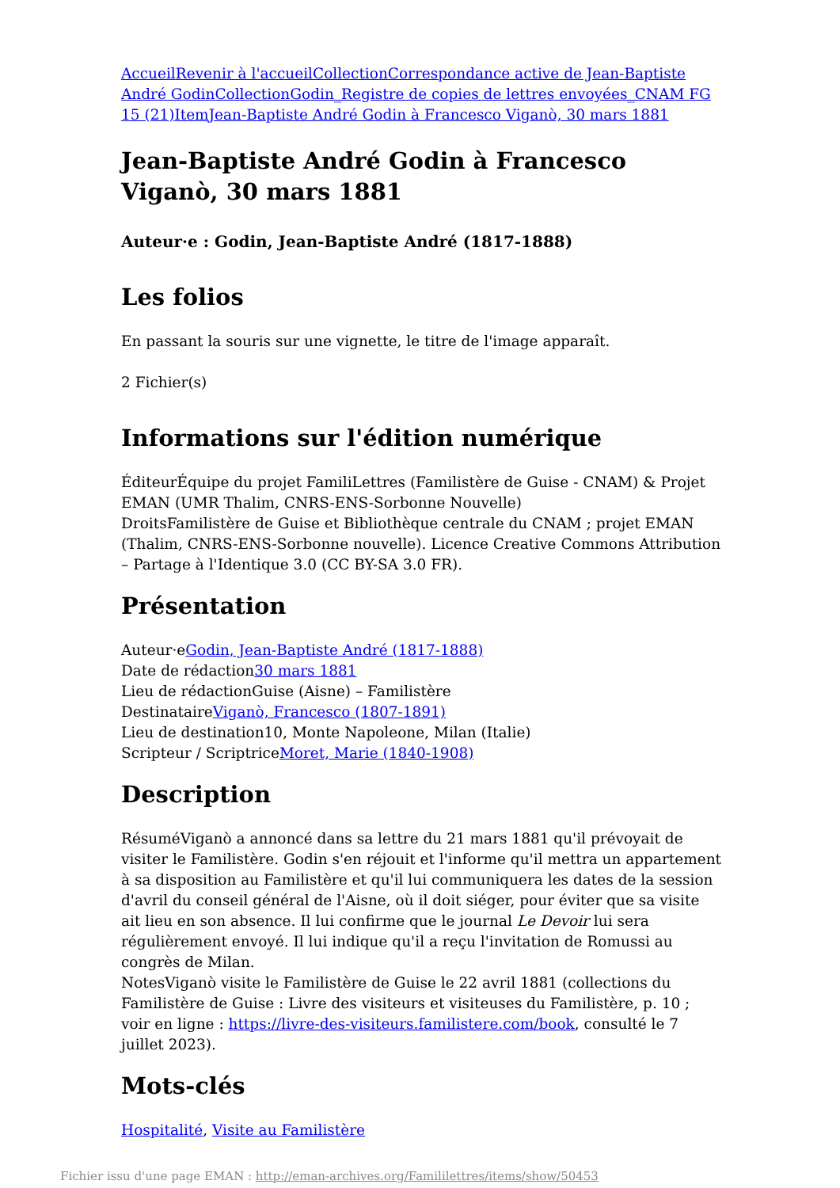Accueil Revenir à l'accueil Collection Correspondance active de Jean-Baptiste André Godin Collection Godin_Registre de copies de lettres envoyées_CNAM FG 15 (21) Item Jean-Baptiste André Godin à Francesco Viganò, 30 mars 1881
Jean-Baptiste André Godin à Francesco Viganò, 30 mars 1881
Auteur·e : Godin, Jean-Baptiste André (1817-1888)
Les folios
En passant la souris sur une vignette, le titre de l'image apparaît.
2 Fichier(s)
Informations sur l'édition numérique
ÉditeurÉquipe du projet FamiliLettres (Familistère de Guise - CNAM) & Projet EMAN (UMR Thalim, CNRS-ENS-Sorbonne Nouvelle)
DroitsFamilistère de Guise et Bibliothèque centrale du CNAM ; projet EMAN (Thalim, CNRS-ENS-Sorbonne nouvelle). Licence Creative Commons Attribution – Partage à l'Identique 3.0 (CC BY-SA 3.0 FR).
Présentation
Auteur·eGodin, Jean-Baptiste André (1817-1888)
Date de rédaction30 mars 1881
Lieu de rédactionGuise (Aisne) – Familistère
DestinataireViganò, Francesco (1807-1891)
Lieu de destination10, Monte Napoleone, Milan (Italie)
Scripteur / ScriptriceMoret, Marie (1840-1908)
Description
RésuméViganò a annoncé dans sa lettre du 21 mars 1881 qu'il prévoyait de visiter le Familistère. Godin s'en réjouit et l'informe qu'il mettra un appartement à sa disposition au Familistère et qu'il lui communiquera les dates de la session d'avril du conseil général de l'Aisne, où il doit siéger, pour éviter que sa visite ait lieu en son absence. Il lui confirme que le journal Le Devoir lui sera régulièrement envoyé. Il lui indique qu'il a reçu l'invitation de Romussi au congrès de Milan.
NotesViganò visite le Familistère de Guise le 22 avril 1881 (collections du Familistère de Guise : Livre des visiteurs et visiteuses du Familistère, p. 10 ; voir en ligne : https://livre-des-visiteurs.familistere.com/book, consulté le 7 juillet 2023).
Mots-clés
Hospitalité, Visite au Familistère
Fichier issu d'une page EMAN : http://eman-archives.org/Famililettres/items/show/50453